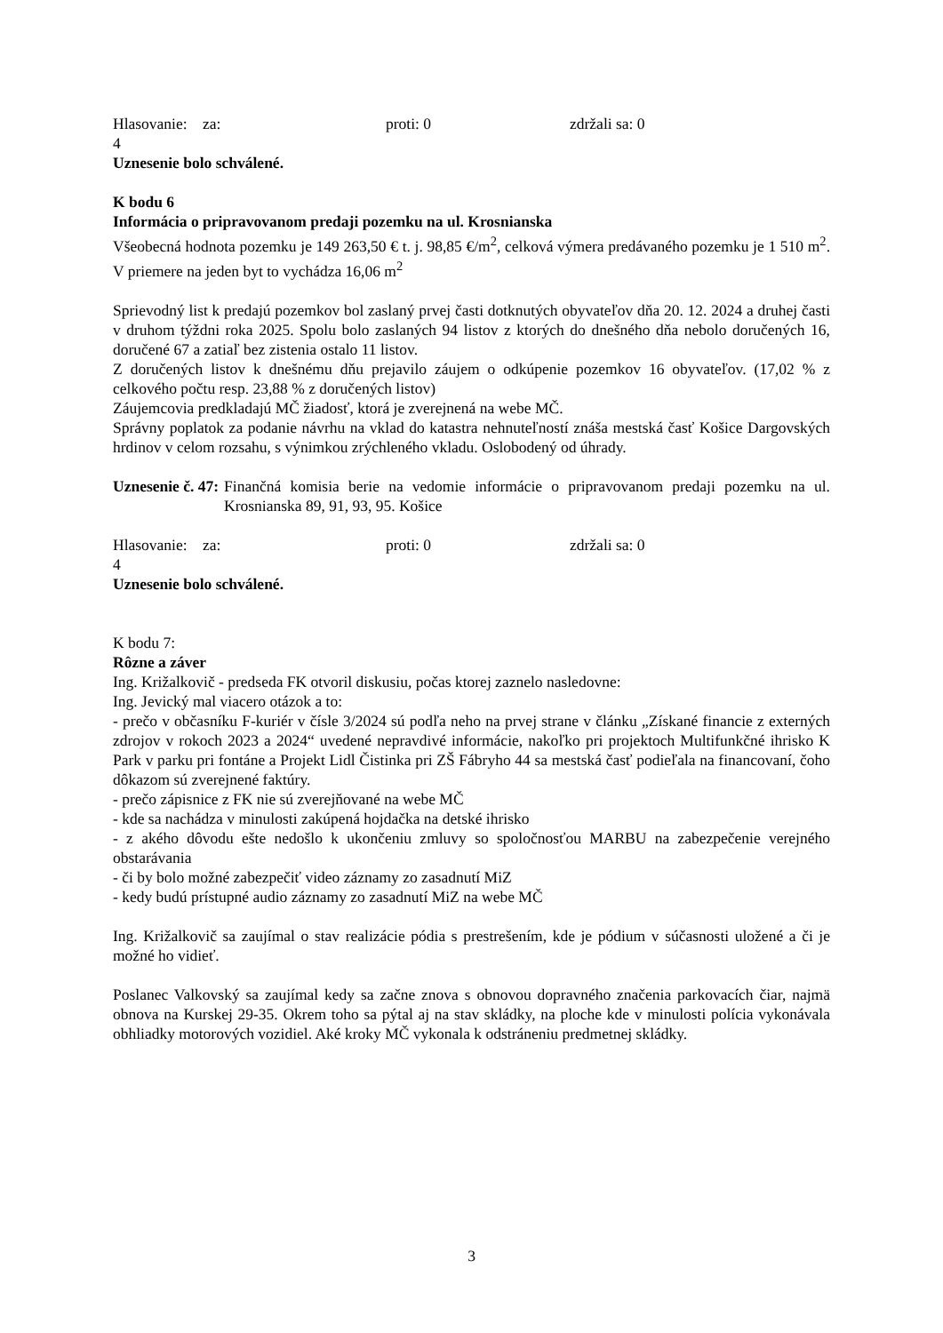Hlasovanie: za: 4 proti: 0 zdržali sa: 0
Uznesenie bolo schválené.
K bodu 6
Informácia o pripravovanom predaji pozemku na ul. Krosnianska
Všeobecná hodnota pozemku je 149 263,50 € t. j. 98,85 €/m<sup>2</sup>, celková výmera predávaného pozemku je 1 510 m<sup>2</sup>. V priemere na jeden byt to vychádza 16,06 m<sup>2</sup>
Sprievodný list k predajú pozemkov bol zaslaný prvej časti dotknutých obyvateľov dňa 20. 12. 2024 a druhej časti v druhom týždni roka 2025. Spolu bolo zaslaných 94 listov z ktorých do dnešného dňa nebolo doručených 16, doručené 67 a zatiaľ bez zistenia ostalo 11 listov.
Z doručených listov k dnešnému dňu prejavilo záujem o odkúpenie pozemkov 16 obyvateľov. (17,02 % z celkového počtu resp. 23,88 % z doručených listov)
Záujemcovia predkladajú MČ žiadosť, ktorá je zverejnená na webe MČ.
Správny poplatok za podanie návrhu na vklad do katastra nehnuteľností znáša mestská časť Košice Dargovských hrdinov v celom rozsahu, s výnimkou zrýchleného vkladu. Oslobodený od úhrady.
Uznesenie č. 47: Finančná komisia berie na vedomie informácie o pripravovanom predaji pozemku na ul. Krosnianska 89, 91, 93, 95. Košice
Hlasovanie: za: 4 proti: 0 zdržali sa: 0
Uznesenie bolo schválené.
K bodu 7:
Rôzne a záver
Ing. Križalkovič - predseda FK otvoril diskusiu, počas ktorej zaznelo nasledovne:
Ing. Jevický mal viacero otázok a to:
- prečo v občasníku F-kuriér v čísle 3/2024 sú podľa neho na prvej strane v článku „Získané financie z externých zdrojov v rokoch 2023 a 2024“ uvedené nepravdivé informácie, nakoľko pri projektoch Multifunkčné ihrisko K Park v parku pri fontáne a Projekt Lidl Čistinka pri ZŠ Fábryho 44 sa mestská časť podieľala na financovaní, čoho dôkazom sú zverejnené faktúry.
- prečo zápisnice z FK nie sú zverejňované na webe MČ
- kde sa nachádza v minulosti zakúpená hojdačka na detské ihrisko
- z akého dôvodu ešte nedošlo k ukončeniu zmluvy so spoločnosťou MARBU na zabezpečenie verejného obstarávania
- či by bolo možné zabezpečiť video záznamy zo zasadnutí MiZ
- kedy budú prístupné audio záznamy zo zasadnutí MiZ na webe MČ
Ing. Križalkovič sa zaujímal o stav realizácie pódia s prestrešením, kde je pódium v súčasnosti uložené a či je možné ho vidieť.
Poslanec Valkovský sa zaujímal kedy sa začne znova s obnovou dopravného značenia parkovacích čiar, najmä obnova na Kurskej 29-35. Okrem toho sa pýtal aj na stav skládky, na ploche kde v minulosti polícia vykonávala obhliadky motorových vozidiel. Aké kroky MČ vykonala k odstráneniu predmetnej skládky.
3